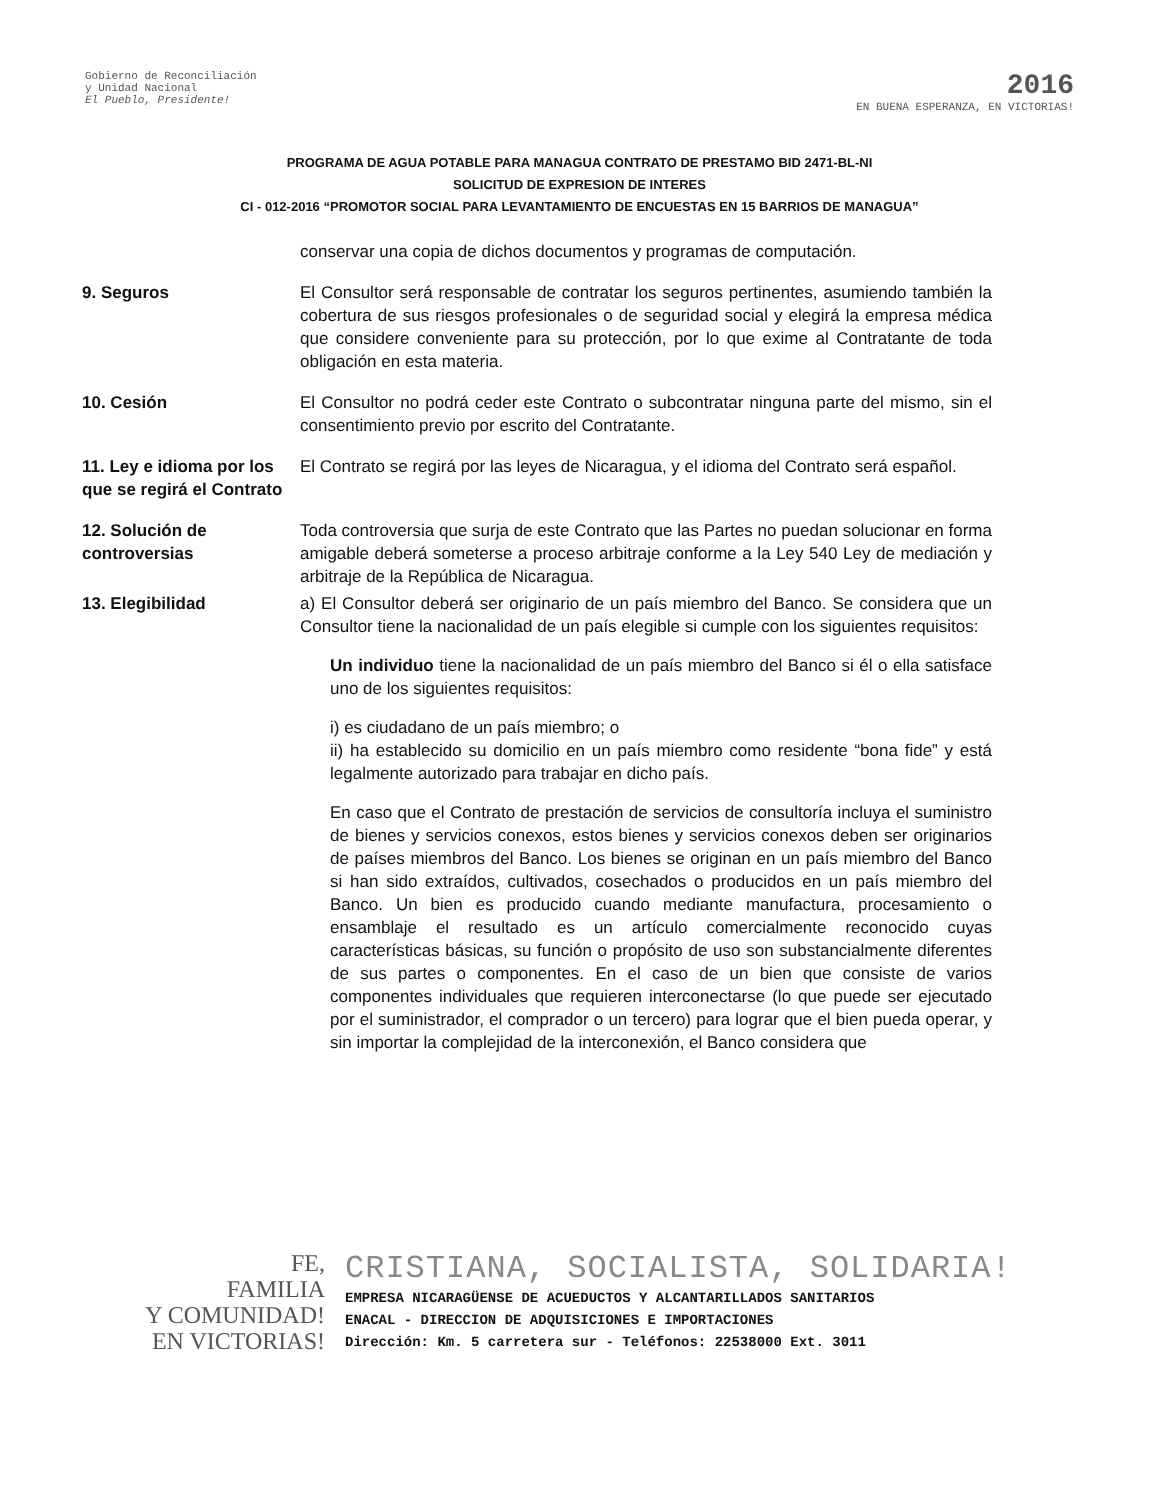Gobierno de Reconciliación
y Unidad Nacional
El Pueblo, Presidente!
2016
EN BUENA ESPERANZA, EN VICTORIAS!
PROGRAMA DE AGUA POTABLE PARA MANAGUA CONTRATO DE PRESTAMO BID 2471-BL-NI
SOLICITUD DE EXPRESION DE INTERES
CI - 012-2016 “PROMOTOR SOCIAL PARA LEVANTAMIENTO DE ENCUESTAS EN 15 BARRIOS DE MANAGUA”
conservar una copia de dichos documentos y programas de computación.
9. Seguros El Consultor será responsable de contratar los seguros pertinentes, asumiendo también la cobertura de sus riesgos profesionales o de seguridad social y elegirá la empresa médica que considere conveniente para su protección, por lo que exime al Contratante de toda obligación en esta materia.
10. Cesión El Consultor no podrá ceder este Contrato o subcontratar ninguna parte del mismo, sin el consentimiento previo por escrito del Contratante.
11. Ley e idioma por los que se regirá el Contrato
El Contrato se regirá por las leyes de Nicaragua, y el idioma del Contrato será español.
12. Solución de controversias
Toda controversia que surja de este Contrato que las Partes no puedan solucionar en forma amigable deberá someterse a proceso arbitraje conforme a la Ley 540 Ley de mediación y arbitraje de la República de Nicaragua.
13. Elegibilidad a) El Consultor deberá ser originario de un país miembro del Banco. Se considera que un Consultor tiene la nacionalidad de un país elegible si cumple con los siguientes requisitos:
Un individuo tiene la nacionalidad de un país miembro del Banco si él o ella satisface uno de los siguientes requisitos:
i) es ciudadano de un país miembro; o
ii) ha establecido su domicilio en un país miembro como residente “bona fide” y está legalmente autorizado para trabajar en dicho país.
En caso que el Contrato de prestación de servicios de consultoría incluya el suministro de bienes y servicios conexos, estos bienes y servicios conexos deben ser originarios de países miembros del Banco. Los bienes se originan en un país miembro del Banco si han sido extraídos, cultivados, cosechados o producidos en un país miembro del Banco. Un bien es producido cuando mediante manufactura, procesamiento o ensamblaje el resultado es un artículo comercialmente reconocido cuyas características básicas, su función o propósito de uso son substancialmente diferentes de sus partes o componentes. En el caso de un bien que consiste de varios componentes individuales que requieren interconectarse (lo que puede ser ejecutado por el suministrador, el comprador o un tercero) para lograr que el bien pueda operar, y sin importar la complejidad de la interconexión, el Banco considera que
FE,
FAMILIA
Y COMUNIDAD!
EN VICTORIAS!
CRISTIANA, SOCIALISTA, SOLIDARIA!
EMPRESA NICARAGÜENSE DE ACUEDUCTOS Y ALCANTARILLADOS SANITARIOS
ENACAL - DIRECCION DE ADQUISICIONES E IMPORTACIONES
Dirección: Km. 5 carretera sur - Teléfonos: 22538000 Ext. 3011